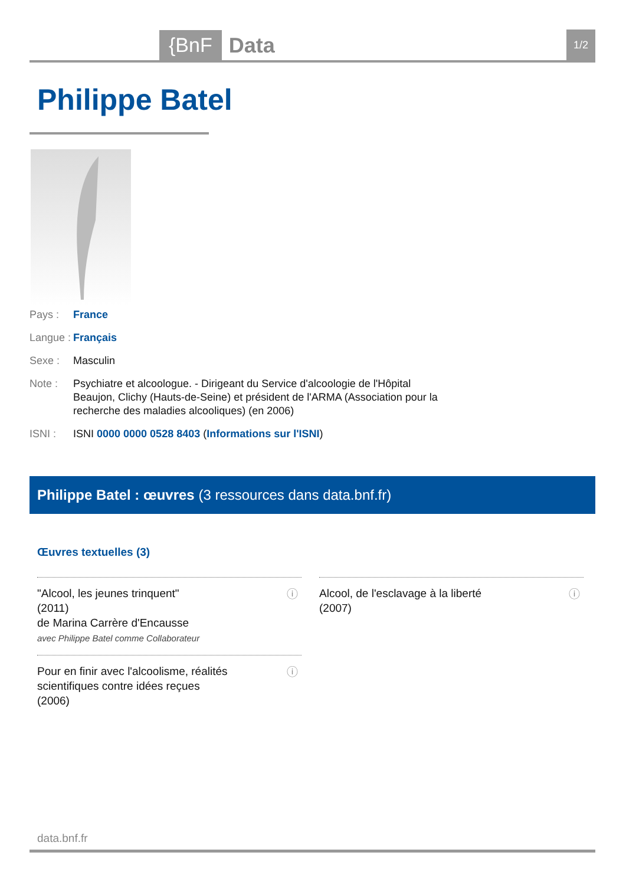{BnF Data 1/2
Philippe Batel
Pays : France
Langue :
Français
Sexe : Masculin
Note : Psychiatre et alcoologue. - Dirigeant du Service d'alcoologie de l'Hôpital Beaujon, Clichy (Hauts-de-Seine) et président de l'ARMA (Association pour la recherche des maladies alcooliques) (en 2006)
ISNI : ISNI 0000 0000 0528 8403 (Informations sur l'ISNI)
Philippe Batel : œuvres (3 ressources dans data.bnf.fr)
Œuvres textuelles (3)
"Alcool, les jeunes trinquent"
(2011)
de Marina Carrère d'Encausse
avec Philippe Batel comme Collaborateur
ⓘ
Alcool, de l'esclavage à la liberté
(2007)
ⓘ
Pour en finir avec l'alcoolisme, réalités scientifiques contre idées reçues
(2006)
ⓘ
data.bnf.fr